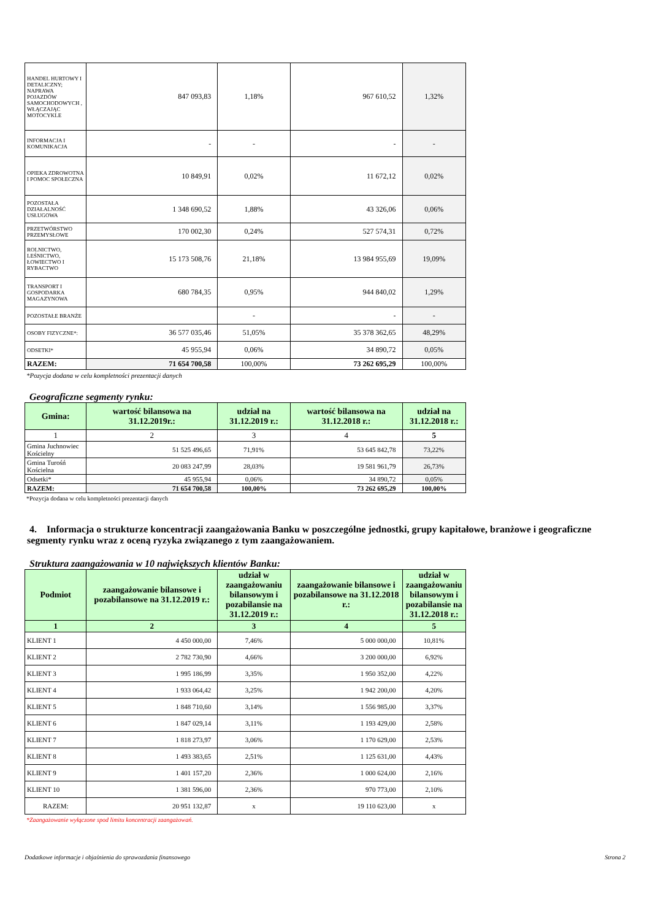| HANDEL HURTOWY I DETALICZNY; NAPRAWA POJAZDÓW SAMOCHODOWYCH , WŁĄCZAJĄC MOTOCYKLE | 847 093,83 | 1,18% | 967 610,52 | 1,32% |
| INFORMACJA I KOMUNIKACJA | - | - | - | - |
| OPIEKA ZDROWOTNA I POMOC SPOŁECZNA | 10 849,91 | 0,02% | 11 672,12 | 0,02% |
| POZOSTAŁA DZIAŁALNOŚĆ USŁUGOWA | 1 348 690,52 | 1,88% | 43 326,06 | 0,06% |
| PRZETWÓRSTWO PRZEMYSŁOWE | 170 002,30 | 0,24% | 527 574,31 | 0,72% |
| ROLNICTWO, LEŚNICTWO, ŁOWIECTWO I RYBACTWO | 15 173 508,76 | 21,18% | 13 984 955,69 | 19,09% |
| TRANSPORT I GOSPODARKA MAGAZYNOWA | 680 784,35 | 0,95% | 944 840,02 | 1,29% |
| POZOSTAŁE BRANŻE | | - | - | - |
| OSOBY FIZYCZNE*: | 36 577 035,46 | 51,05% | 35 378 362,65 | 48,29% |
| ODSETKI* | 45 955,94 | 0,06% | 34 890,72 | 0,05% |
| RAZEM: | 71 654 700,58 | 100,00% | 73 262 695,29 | 100,00% |
*Pozycja dodana w celu kompletności prezentacji danych
Geograficzne segmenty rynku:
| Gmina: | wartość bilansowa na 31.12.2019r.: | udział na 31.12.2019 r.: | wartość bilansowa na 31.12.2018 r.: | udział na 31.12.2018 r.: |
| 1 | 2 | 3 | 4 | 5 |
| Gmina Juchnowiec Kościelny | 51 525 496,65 | 71,91% | 53 645 842,78 | 73,22% |
| Gmina Turośń Kościelna | 20 083 247,99 | 28,03% | 19 581 961,79 | 26,73% |
| Odsetki* | 45 955,94 | 0,06% | 34 890,72 | 0,05% |
| RAZEM: | 71 654 700,58 | 100,00% | 73 262 695,29 | 100,00% |
*Pozycja dodana w celu kompletności prezentacji danych
4. Informacja o strukturze koncentracji zaangażowania Banku w poszczególne jednostki, grupy kapitałowe, branżowe i geograficzne segmenty rynku wraz z oceną ryzyka związanego z tym zaangażowaniem.
Struktura zaangażowania w 10 największych klientów Banku:
| Podmiot | zaangażowanie bilansowe i pozabilansowe na 31.12.2019 r.: | udział w zaangażowaniu bilansowym i pozabilansie na 31.12.2019 r.: | zaangażowanie bilansowe i pozabilansowe na 31.12.2018 r.: | udział w zaangażowaniu bilansowym i pozabilansie na 31.12.2018 r.: |
| 1 | 2 | 3 | 4 | 5 |
| KLIENT 1 | 4 450 000,00 | 7,46% | 5 000 000,00 | 10,81% |
| KLIENT 2 | 2 782 730,90 | 4,66% | 3 200 000,00 | 6,92% |
| KLIENT 3 | 1 995 186,99 | 3,35% | 1 950 352,00 | 4,22% |
| KLIENT 4 | 1 933 064,42 | 3,25% | 1 942 200,00 | 4,20% |
| KLIENT 5 | 1 848 710,60 | 3,14% | 1 556 985,00 | 3,37% |
| KLIENT 6 | 1 847 029,14 | 3,11% | 1 193 429,00 | 2,58% |
| KLIENT 7 | 1 818 273,97 | 3,06% | 1 170 629,00 | 2,53% |
| KLIENT 8 | 1 493 383,65 | 2,51% | 1 125 631,00 | 4,43% |
| KLIENT 9 | 1 401 157,20 | 2,36% | 1 000 624,00 | 2,16% |
| KLIENT 10 | 1 381 596,00 | 2,36% | 970 773,00 | 2,10% |
| RAZEM: | 20 951 132,87 | x | 19 110 623,00 | x |
*Zaangażowanie wyłączone spod limitu koncentracji zaangażowań.
Dodatkowe informacje i objaśnienia do sprawozdania finansowego Strona 2